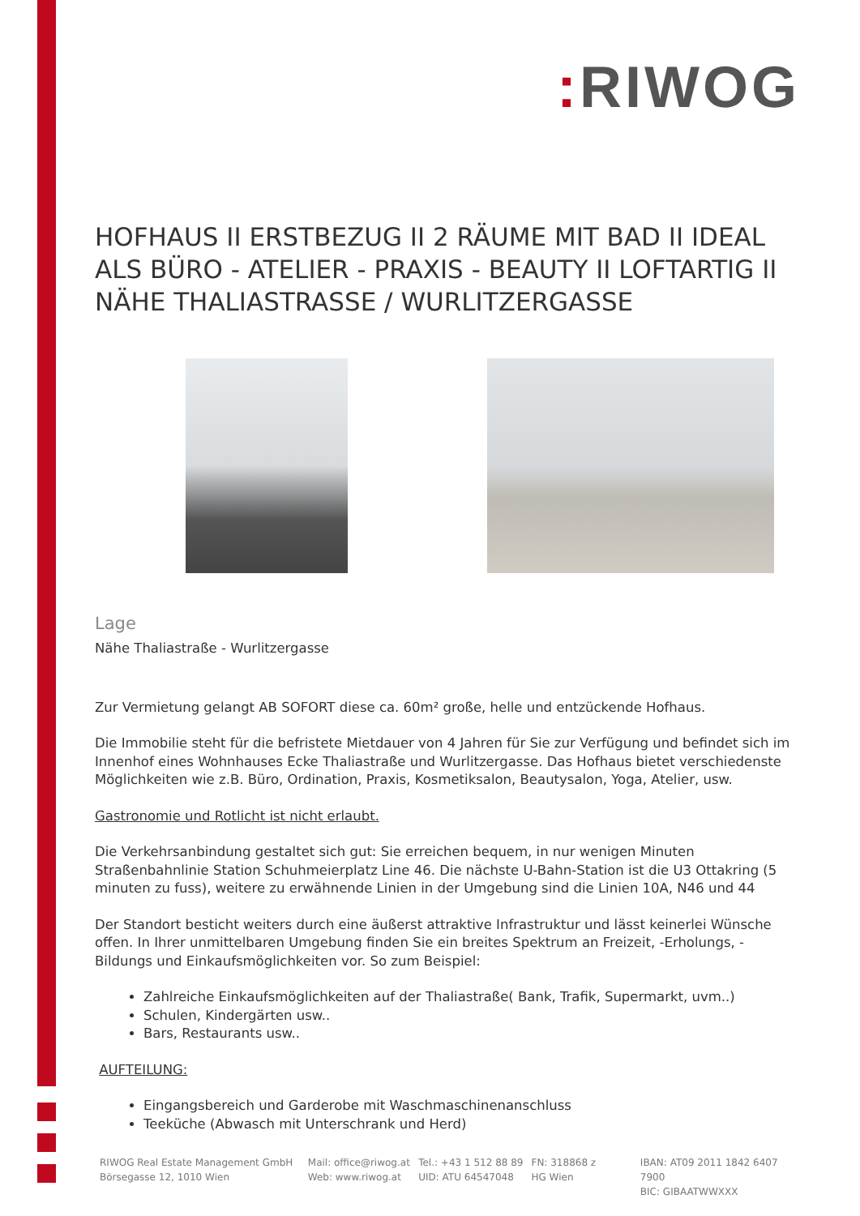: RIWOG
HOFHAUS II ERSTBEZUG II 2 RÄUME MIT BAD II IDEAL ALS BÜRO - ATELIER - PRAXIS - BEAUTY II LOFTARTIG II NÄHE THALIASTRASSE / WURLITZERGASSE
Lage
Nähe Thaliastraße - Wurlitzergasse
Zur Vermietung gelangt AB SOFORT diese ca. 60m² große, helle und entzückende Hofhaus.
Die Immobilie steht für die befristete Mietdauer von 4 Jahren für Sie zur Verfügung und befindet sich im Innenhof eines Wohnhauses Ecke Thaliastraße und Wurlitzergasse. Das Hofhaus bietet verschiedenste Möglichkeiten wie z.B. Büro, Ordination, Praxis, Kosmetiksalon, Beautysalon, Yoga, Atelier, usw.
Gastronomie und Rotlicht ist nicht erlaubt.
Die Verkehrsanbindung gestaltet sich gut: Sie erreichen bequem, in nur wenigen Minuten Straßenbahnlinie Station Schuhmeierplatz Line 46. Die nächste U-Bahn-Station ist die U3 Ottakring (5 minuten zu fuss), weitere zu erwähnende Linien in der Umgebung sind die Linien 10A, N46 und 44
Der Standort besticht weiters durch eine äußerst attraktive Infrastruktur und lässt keinerlei Wünsche offen. In Ihrer unmittelbaren Umgebung finden Sie ein breites Spektrum an Freizeit, -Erholungs, -Bildungs und Einkaufsmöglichkeiten vor. So zum Beispiel:
Zahlreiche Einkaufsmöglichkeiten auf der Thaliastraße( Bank, Trafik, Supermarkt, uvm..)
Schulen, Kindergärten usw..
Bars, Restaurants usw..
AUFTEILUNG:
Eingangsbereich und Garderobe mit Waschmaschinenanschluss
Teeküche (Abwasch mit Unterschrank und Herd)
RIWOG Real Estate Management GmbH
Börsegasse 12, 1010 Wien
Mail: office@riwog.at
Web: www.riwog.at
Tel.: +43 1 512 88 89
UID: ATU 64547048
FN: 318868 z
HG Wien
IBAN: AT09 2011 1842 6407 7900
BIC: GIBAATWWXXX